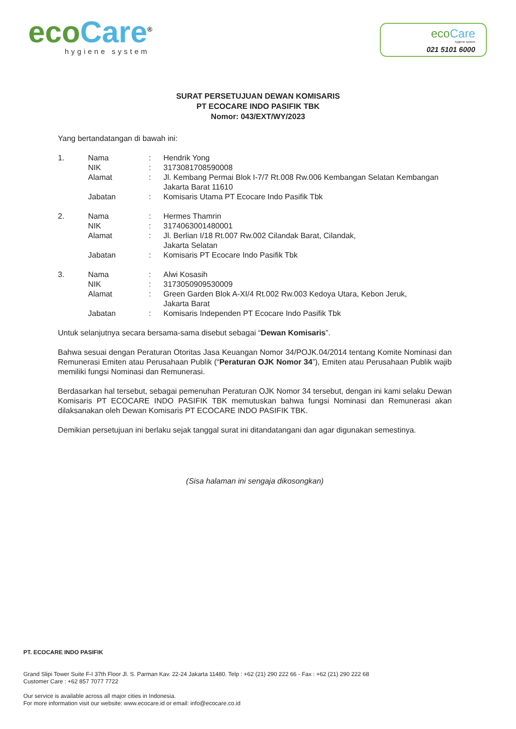eco Care<sup>®</sup>
hygiene system
eco Care
hygiene system
021 5101 6000
SURAT PERSETUJUAN DEWAN KOMISARIS
PT ECOCARE INDO PASIFIK TBK
Nomor: 043/EXT/WY/2023
Yang bertandatangan di bawah ini:
1. Nama: Hendrik Yong
NIK: 3173081708590008
Alamat: Jl. Kembang Permai Blok I-7/7 Rt.008 Rw.006 Kembangan Selatan Kembangan Jakarta Barat 11610
Jabatan: Komisaris Utama PT Ecocare Indo Pasifik Tbk
2. Nama: Hermes Thamrin
NIK: 3174063001480001
Alamat: Jl. Berlian I/18 Rt.007 Rw.002 Cilandak Barat, Cilandak,
Jakarta Selatan
Jabatan: Komisaris PT Ecocare Indo Pasifik Tbk
3. Nama: Alwi Kosasih
NIK: 3173050909530009
Alamat: Green Garden Blok A-XI/4 Rt.002 Rw.003 Kedoya Utara, Kebon Jeruk,
Jakarta Barat
Jabatan: Komisaris Independen PT Ecocare Indo Pasifik Tbk
Untuk selanjutnya secara bersama-sama disebut sebagai “Dewan Komisaris”.
Bahwa sesuai dengan Peraturan Otoritas Jasa Keuangan Nomor 34/POJK.04/2014 tentang Komite Nominasi dan Remunerasi Emiten atau Perusahaan Publik (“Peraturan OJK Nomor 34”), Emiten atau Perusahaan Publik wajib memiliki fungsi Nominasi dan Remunerasi.
Berdasarkan hal tersebut, sebagai pemenuhan Peraturan OJK Nomor 34 tersebut, dengan ini kami selaku Dewan Komisaris PT ECOCARE INDO PASIFIK TBK memutuskan bahwa fungsi Nominasi dan Remunerasi akan dilaksanakan oleh Dewan Komisaris PT ECOCARE INDO PASIFIK TBK.
Demikian persetujuan ini berlaku sejak tanggal surat ini ditandatangani dan agar digunakan semestinya.
(Sisa halaman ini sengaja dikosongkan)
PT. ECOCARE INDO PASIFIK
Grand Slipi Tower Suite F-I 37th Floor Jl. S. Parman Kav. 22-24 Jakarta 11480. Telp : +62 (21) 290 222 66 - Fax : +62 (21) 290 222 68
Customer Care : +62 857 7077 7722
Our service is available across all major cities in Indonesia.
For more information visit our website: www.ecocare.id or email: info@ecocare.co.id